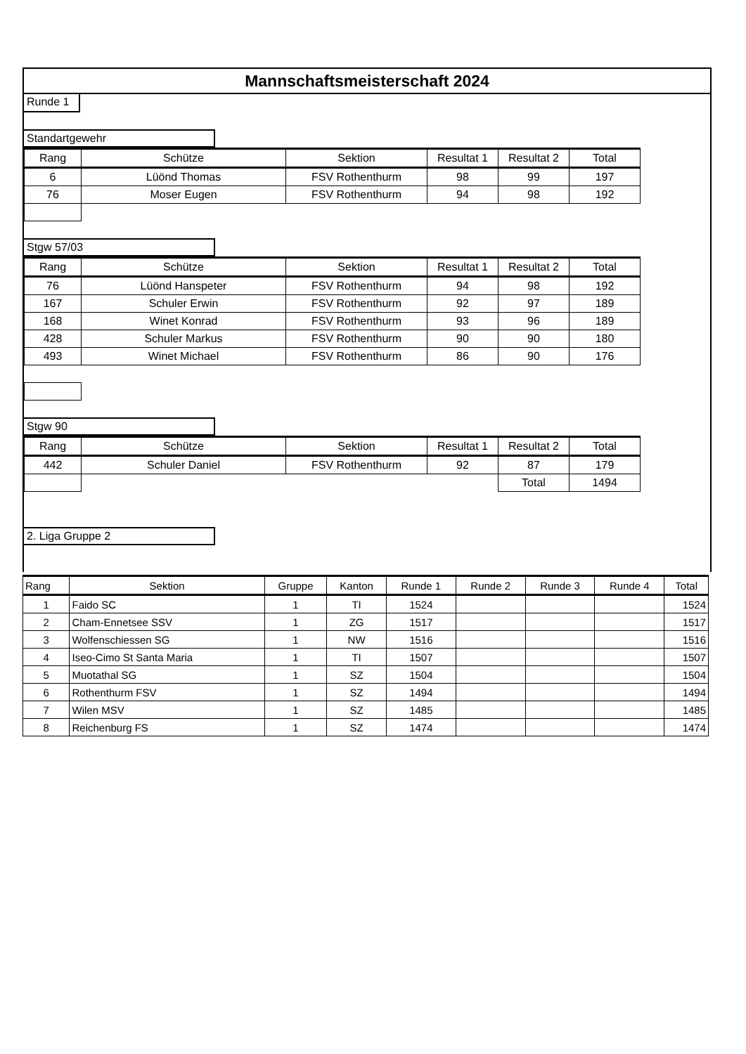Mannschaftsmeisterschaft 2024
Runde 1 Standartgewehr
| Rang | Schütze | Sektion | Resultat 1 | Resultat 2 | Total |
| --- | --- | --- | --- | --- | --- |
| 6 | Lüönd Thomas | FSV Rothenthurm | 98 | 99 | 197 |
| 76 | Moser Eugen | FSV Rothenthurm | 94 | 98 | 192 |
Stgw 57/03
| Rang | Schütze | Sektion | Resultat 1 | Resultat 2 | Total |
| --- | --- | --- | --- | --- | --- |
| 76 | Lüönd Hanspeter | FSV Rothenthurm | 94 | 98 | 192 |
| 167 | Schuler Erwin | FSV Rothenthurm | 92 | 97 | 189 |
| 168 | Winet Konrad | FSV Rothenthurm | 93 | 96 | 189 |
| 428 | Schuler Markus | FSV Rothenthurm | 90 | 90 | 180 |
| 493 | Winet Michael | FSV Rothenthurm | 86 | 90 | 176 |
Stgw 90
| Rang | Schütze | Sektion | Resultat 1 | Resultat 2 | Total |
| --- | --- | --- | --- | --- | --- |
| 442 | Schuler Daniel | FSV Rothenthurm | 92 | 87 | 179 |
| | | | | Total | 1494 |
2. Liga Gruppe 2
| Rang | Sektion | Gruppe | Kanton | Runde 1 | Runde 2 | Runde 3 | Runde 4 | Total |
| --- | --- | --- | --- | --- | --- | --- | --- | --- |
| 1 | Faido SC | 1 | TI | 1524 | | | | 1524 |
| 2 | Cham-Ennetsee SSV | 1 | ZG | 1517 | | | | 1517 |
| 3 | Wolfenschiessen SG | 1 | NW | 1516 | | | | 1516 |
| 4 | Iseo-Cimo St Santa Maria | 1 | TI | 1507 | | | | 1507 |
| 5 | Muotathal SG | 1 | SZ | 1504 | | | | 1504 |
| 6 | Rothenthurm FSV | 1 | SZ | 1494 | | | | 1494 |
| 7 | Wilen MSV | 1 | SZ | 1485 | | | | 1485 |
| 8 | Reichenburg FS | 1 | SZ | 1474 | | | | 1474 |